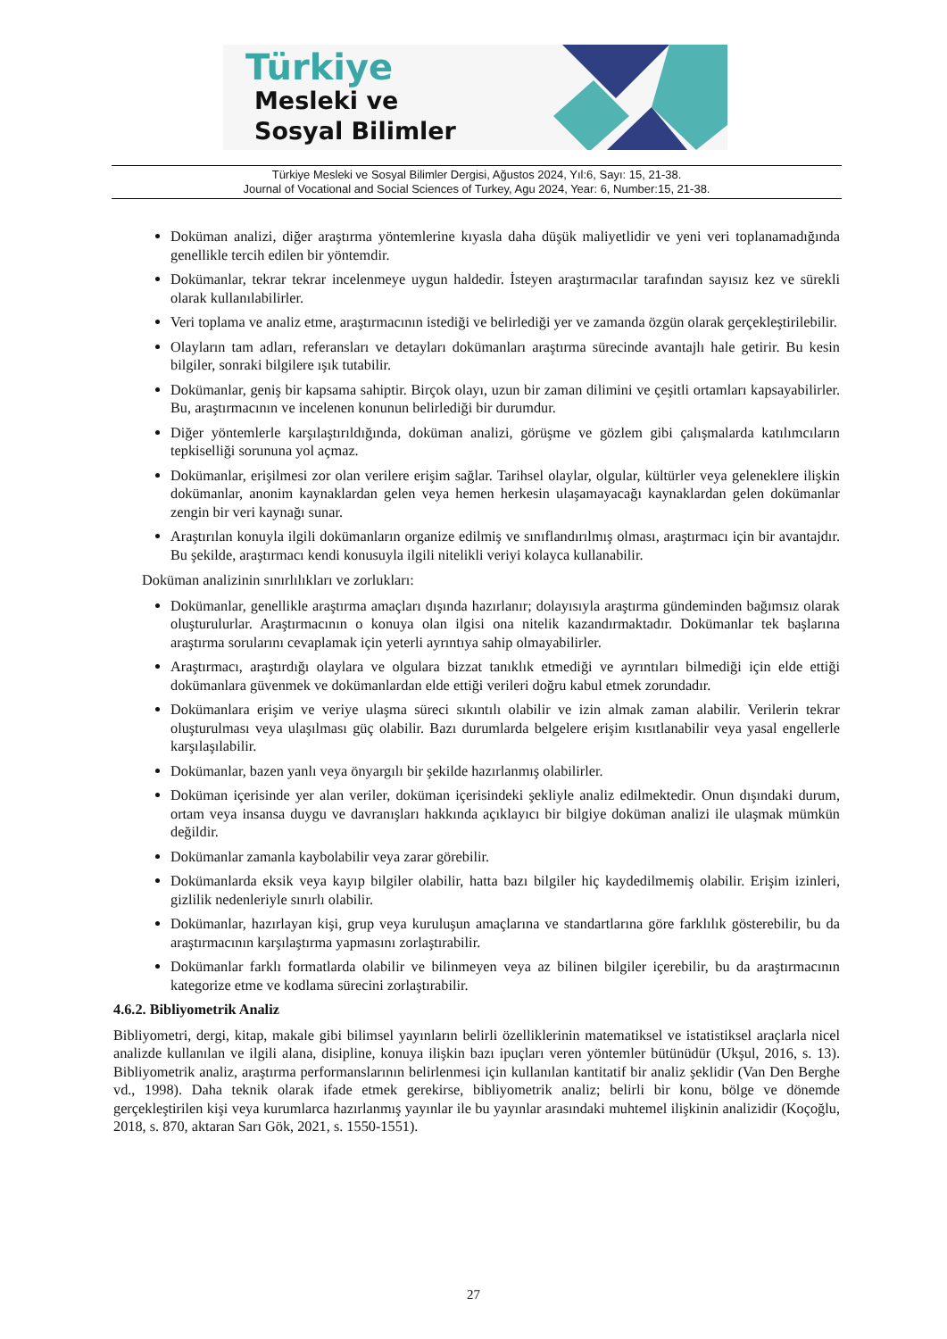Türkiye
Mesleki ve
Sosyal Bilimler
Türkiye Mesleki ve Sosyal Bilimler Dergisi, Ağustos 2024, Yıl:6, Sayı: 15, 21-38.
Journal of Vocational and Social Sciences of Turkey, Agu 2024, Year: 6, Number:15, 21-38.
Doküman analizi, diğer araştırma yöntemlerine kıyasla daha düşük maliyetlidir ve yeni veri toplanamadığında genellikle tercih edilen bir yöntemdir.
Dokümanlar, tekrar tekrar incelenmeye uygun haldedir. İsteyen araştırmacılar tarafından sayısız kez ve sürekli olarak kullanılabilirler.
Veri toplama ve analiz etme, araştırmacının istediği ve belirlediği yer ve zamanda özgün olarak gerçekleştirilebilir.
Olayların tam adları, referansları ve detayları dokümanları araştırma sürecinde avantajlı hale getirir. Bu kesin bilgiler, sonraki bilgilere ışık tutabilir.
Dokümanlar, geniş bir kapsama sahiptir. Birçok olayı, uzun bir zaman dilimini ve çeşitli ortamları kapsayabilirler. Bu, araştırmacının ve incelenen konunun belirlediği bir durumdur.
Diğer yöntemlerle karşılaştırıldığında, doküman analizi, görüşme ve gözlem gibi çalışmalarda katılımcıların tepkiselliği sorununa yol açmaz.
Dokümanlar, erişilmesi zor olan verilere erişim sağlar. Tarihsel olaylar, olgular, kültürler veya geleneklere ilişkin dokümanlar, anonim kaynaklardan gelen veya hemen herkesin ulaşamayacağı kaynaklardan gelen dokümanlar zengin bir veri kaynağı sunar.
Araştırılan konuyla ilgili dokümanların organize edilmiş ve sınıflandırılmış olması, araştırmacı için bir avantajdır. Bu şekilde, araştırmacı kendi konusuyla ilgili nitelikli veriyi kolayca kullanabilir.
Doküman analizinin sınırlılıkları ve zorlukları:
Dokümanlar, genellikle araştırma amaçları dışında hazırlanır; dolayısıyla araştırma gündeminden bağımsız olarak oluşturulurlar. Araştırmacının o konuya olan ilgisi ona nitelik kazandırmaktadır. Dokümanlar tek başlarına araştırma sorularını cevaplamak için yeterli ayrıntıya sahip olmayabilirler.
Araştırmacı, araştırdığı olaylara ve olgulara bizzat tanıklık etmediği ve ayrıntıları bilmediği için elde ettiği dokümanlara güvenmek ve dokümanlardan elde ettiği verileri doğru kabul etmek zorundadır.
Dokümanlara erişim ve veriye ulaşma süreci sıkıntılı olabilir ve izin almak zaman alabilir. Verilerin tekrar oluşturulması veya ulaşılması güç olabilir. Bazı durumlarda belgelere erişim kısıtlanabilir veya yasal engellerle karşılaşılabilir.
Dokümanlar, bazen yanlı veya önyargılı bir şekilde hazırlanmış olabilirler.
Doküman içerisinde yer alan veriler, doküman içerisindeki şekliyle analiz edilmektedir. Onun dışındaki durum, ortam veya insansa duygu ve davranışları hakkında açıklayıcı bir bilgiye doküman analizi ile ulaşmak mümkün değildir.
Dokümanlar zamanla kaybolabilir veya zarar görebilir.
Dokümanlarda eksik veya kayıp bilgiler olabilir, hatta bazı bilgiler hiç kaydedilmemiş olabilir. Erişim izinleri, gizlilik nedenleriyle sınırlı olabilir.
Dokümanlar, hazırlayan kişi, grup veya kuruluşun amaçlarına ve standartlarına göre farklılık gösterebilir, bu da araştırmacının karşılaştırma yapmasını zorlaştırabilir.
Dokümanlar farklı formatlarda olabilir ve bilinmeyen veya az bilinen bilgiler içerebilir, bu da araştırmacının kategorize etme ve kodlama sürecini zorlaştırabilir.
4.6.2. Bibliyometrik Analiz
Bibliyometri, dergi, kitap, makale gibi bilimsel yayınların belirli özelliklerinin matematiksel ve istatistiksel araçlarla nicel analizde kullanılan ve ilgili alana, disipline, konuya ilişkin bazı ipuçları veren yöntemler bütünüdür (Ukşul, 2016, s. 13). Bibliyometrik analiz, araştırma performanslarının belirlenmesi için kullanılan kantitatif bir analiz şeklidir (Van Den Berghe vd., 1998). Daha teknik olarak ifade etmek gerekirse, bibliyometrik analiz; belirli bir konu, bölge ve dönemde gerçekleştirilen kişi veya kurumlarca hazırlanmış yayınlar ile bu yayınlar arasındaki muhtemel ilişkinin analizidir (Koçoğlu, 2018, s. 870, aktaran Sarı Gök, 2021, s. 1550-1551).
27